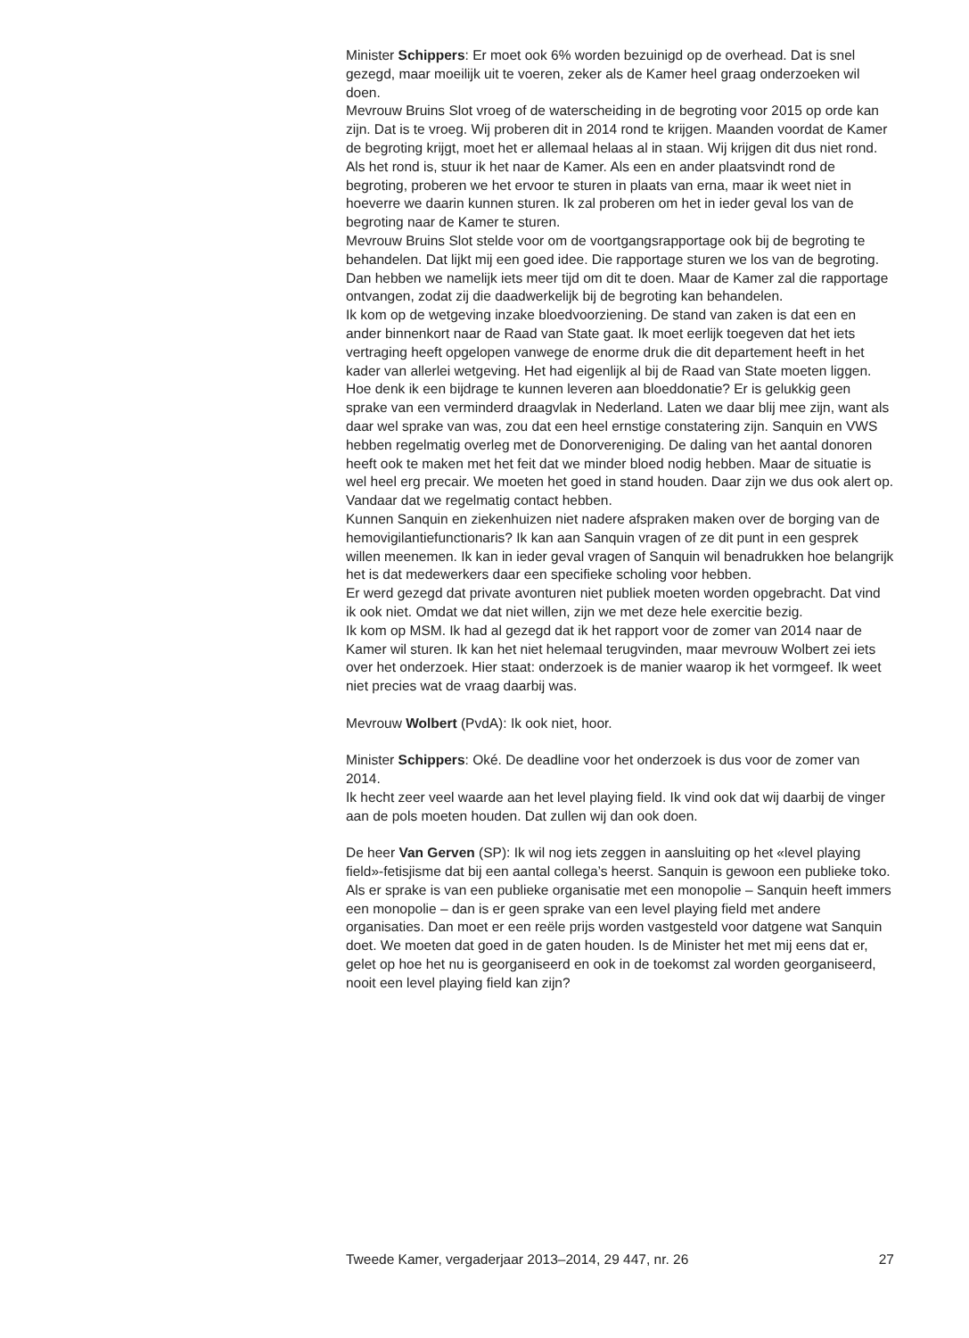Minister Schippers: Er moet ook 6% worden bezuinigd op de overhead. Dat is snel gezegd, maar moeilijk uit te voeren, zeker als de Kamer heel graag onderzoeken wil doen.
Mevrouw Bruins Slot vroeg of de waterscheiding in de begroting voor 2015 op orde kan zijn. Dat is te vroeg. Wij proberen dit in 2014 rond te krijgen. Maanden voordat de Kamer de begroting krijgt, moet het er allemaal helaas al in staan. Wij krijgen dit dus niet rond. Als het rond is, stuur ik het naar de Kamer. Als een en ander plaatsvindt rond de begroting, proberen we het ervoor te sturen in plaats van erna, maar ik weet niet in hoeverre we daarin kunnen sturen. Ik zal proberen om het in ieder geval los van de begroting naar de Kamer te sturen.
Mevrouw Bruins Slot stelde voor om de voortgangsrapportage ook bij de begroting te behandelen. Dat lijkt mij een goed idee. Die rapportage sturen we los van de begroting. Dan hebben we namelijk iets meer tijd om dit te doen. Maar de Kamer zal die rapportage ontvangen, zodat zij die daadwerkelijk bij de begroting kan behandelen.
Ik kom op de wetgeving inzake bloedvoorziening. De stand van zaken is dat een en ander binnenkort naar de Raad van State gaat. Ik moet eerlijk toegeven dat het iets vertraging heeft opgelopen vanwege de enorme druk die dit departement heeft in het kader van allerlei wetgeving. Het had eigenlijk al bij de Raad van State moeten liggen.
Hoe denk ik een bijdrage te kunnen leveren aan bloeddonatie? Er is gelukkig geen sprake van een verminderd draagvlak in Nederland. Laten we daar blij mee zijn, want als daar wel sprake van was, zou dat een heel ernstige constatering zijn. Sanquin en VWS hebben regelmatig overleg met de Donorvereniging. De daling van het aantal donoren heeft ook te maken met het feit dat we minder bloed nodig hebben. Maar de situatie is wel heel erg precair. We moeten het goed in stand houden. Daar zijn we dus ook alert op. Vandaar dat we regelmatig contact hebben.
Kunnen Sanquin en ziekenhuizen niet nadere afspraken maken over de borging van de hemovigilantiefunctionaris? Ik kan aan Sanquin vragen of ze dit punt in een gesprek willen meenemen. Ik kan in ieder geval vragen of Sanquin wil benadrukken hoe belangrijk het is dat medewerkers daar een specifieke scholing voor hebben.
Er werd gezegd dat private avonturen niet publiek moeten worden opgebracht. Dat vind ik ook niet. Omdat we dat niet willen, zijn we met deze hele exercitie bezig.
Ik kom op MSM. Ik had al gezegd dat ik het rapport voor de zomer van 2014 naar de Kamer wil sturen. Ik kan het niet helemaal terugvinden, maar mevrouw Wolbert zei iets over het onderzoek. Hier staat: onderzoek is de manier waarop ik het vormgeef. Ik weet niet precies wat de vraag daarbij was.
Mevrouw Wolbert (PvdA): Ik ook niet, hoor.
Minister Schippers: Oké. De deadline voor het onderzoek is dus voor de zomer van 2014.
Ik hecht zeer veel waarde aan het level playing field. Ik vind ook dat wij daarbij de vinger aan de pols moeten houden. Dat zullen wij dan ook doen.
De heer Van Gerven (SP): Ik wil nog iets zeggen in aansluiting op het «level playing field»-fetisjisme dat bij een aantal collega’s heerst. Sanquin is gewoon een publieke toko. Als er sprake is van een publieke organisatie met een monopolie – Sanquin heeft immers een monopolie – dan is er geen sprake van een level playing field met andere organisaties. Dan moet er een reële prijs worden vastgesteld voor datgene wat Sanquin doet. We moeten dat goed in de gaten houden. Is de Minister het met mij eens dat er, gelet op hoe het nu is georganiseerd en ook in de toekomst zal worden georganiseerd, nooit een level playing field kan zijn?
Tweede Kamer, vergaderjaar 2013–2014, 29 447, nr. 26 27